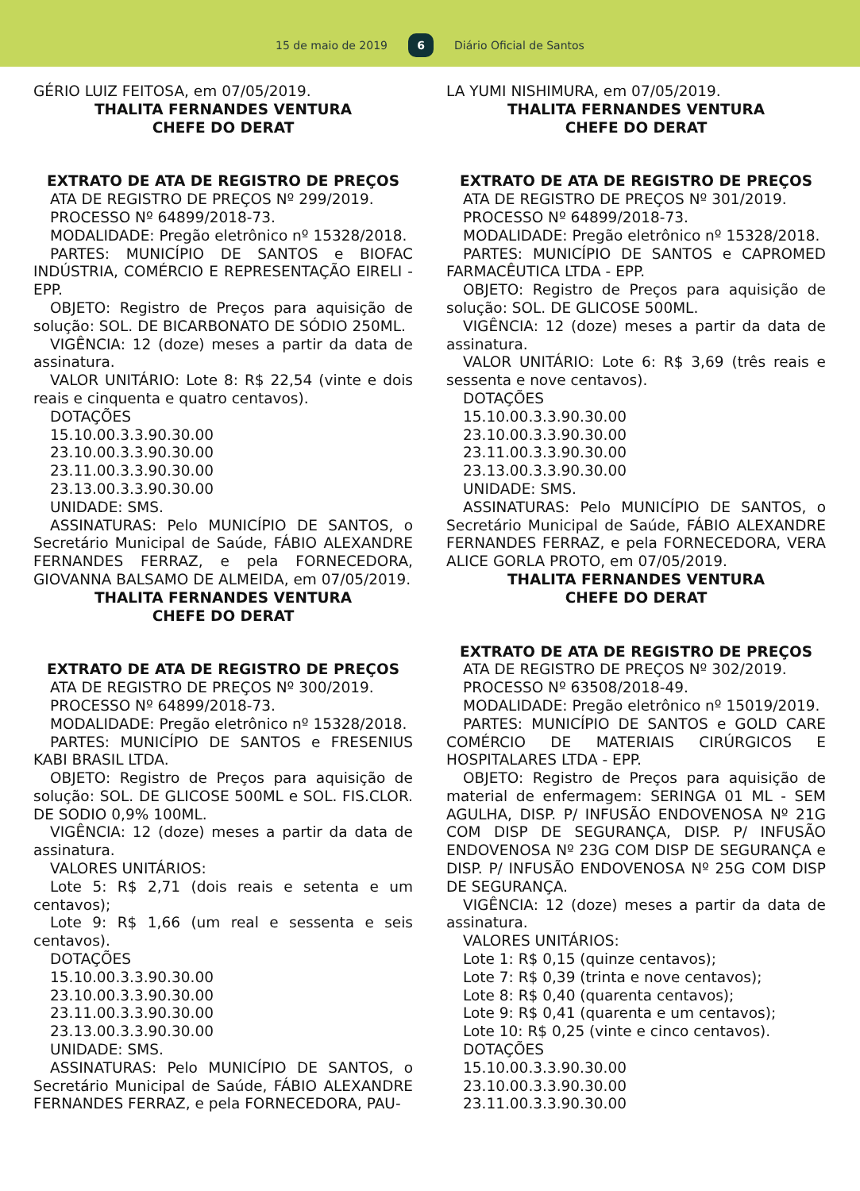15 de maio de 2019 6 Diário Oficial de Santos
GÉRIO LUIZ FEITOSA, em 07/05/2019.
THALITA FERNANDES VENTURA
CHEFE DO DERAT
EXTRATO DE ATA DE REGISTRO DE PREÇOS
ATA DE REGISTRO DE PREÇOS Nº 299/2019.
PROCESSO Nº 64899/2018-73.
MODALIDADE: Pregão eletrônico nº 15328/2018.
PARTES: MUNICÍPIO DE SANTOS e BIOFAC INDÚSTRIA, COMÉRCIO E REPRESENTAÇÃO EIRELI - EPP.
OBJETO: Registro de Preços para aquisição de solução: SOL. DE BICARBONATO DE SÓDIO 250ML.
VIGÊNCIA: 12 (doze) meses a partir da data de assinatura.
VALOR UNITÁRIO: Lote 8: R$ 22,54 (vinte e dois reais e cinquenta e quatro centavos).
DOTAÇÕES
15.10.00.3.3.90.30.00
23.10.00.3.3.90.30.00
23.11.00.3.3.90.30.00
23.13.00.3.3.90.30.00
UNIDADE: SMS.
ASSINATURAS: Pelo MUNICÍPIO DE SANTOS, o Secretário Municipal de Saúde, FÁBIO ALEXANDRE FERNANDES FERRAZ, e pela FORNECEDORA, GIOVANNA BALSAMO DE ALMEIDA, em 07/05/2019.
THALITA FERNANDES VENTURA
CHEFE DO DERAT
EXTRATO DE ATA DE REGISTRO DE PREÇOS
ATA DE REGISTRO DE PREÇOS Nº 300/2019.
PROCESSO Nº 64899/2018-73.
MODALIDADE: Pregão eletrônico nº 15328/2018.
PARTES: MUNICÍPIO DE SANTOS e FRESENIUS KABI BRASIL LTDA.
OBJETO: Registro de Preços para aquisição de solução: SOL. DE GLICOSE 500ML e SOL. FIS.CLOR. DE SODIO 0,9% 100ML.
VIGÊNCIA: 12 (doze) meses a partir da data de assinatura.
VALORES UNITÁRIOS:
Lote 5: R$ 2,71 (dois reais e setenta e um centavos);
Lote 9: R$ 1,66 (um real e sessenta e seis centavos).
DOTAÇÕES
15.10.00.3.3.90.30.00
23.10.00.3.3.90.30.00
23.11.00.3.3.90.30.00
23.13.00.3.3.90.30.00
UNIDADE: SMS.
ASSINATURAS: Pelo MUNICÍPIO DE SANTOS, o Secretário Municipal de Saúde, FÁBIO ALEXANDRE FERNANDES FERRAZ, e pela FORNECEDORA, PAU-
LA YUMI NISHIMURA, em 07/05/2019.
THALITA FERNANDES VENTURA
CHEFE DO DERAT
EXTRATO DE ATA DE REGISTRO DE PREÇOS
ATA DE REGISTRO DE PREÇOS Nº 301/2019.
PROCESSO Nº 64899/2018-73.
MODALIDADE: Pregão eletrônico nº 15328/2018.
PARTES: MUNICÍPIO DE SANTOS e CAPROMED FARMACÊUTICA LTDA - EPP.
OBJETO: Registro de Preços para aquisição de solução: SOL. DE GLICOSE 500ML.
VIGÊNCIA: 12 (doze) meses a partir da data de assinatura.
VALOR UNITÁRIO: Lote 6: R$ 3,69 (três reais e sessenta e nove centavos).
DOTAÇÕES
15.10.00.3.3.90.30.00
23.10.00.3.3.90.30.00
23.11.00.3.3.90.30.00
23.13.00.3.3.90.30.00
UNIDADE: SMS.
ASSINATURAS: Pelo MUNICÍPIO DE SANTOS, o Secretário Municipal de Saúde, FÁBIO ALEXANDRE FERNANDES FERRAZ, e pela FORNECEDORA, VERA ALICE GORLA PROTO, em 07/05/2019.
THALITA FERNANDES VENTURA
CHEFE DO DERAT
EXTRATO DE ATA DE REGISTRO DE PREÇOS
ATA DE REGISTRO DE PREÇOS Nº 302/2019.
PROCESSO Nº 63508/2018-49.
MODALIDADE: Pregão eletrônico nº 15019/2019.
PARTES: MUNICÍPIO DE SANTOS e GOLD CARE COMÉRCIO DE MATERIAIS CIRÚRGICOS E HOSPITALARES LTDA - EPP.
OBJETO: Registro de Preços para aquisição de material de enfermagem: SERINGA 01 ML - SEM AGULHA, DISP. P/ INFUSÃO ENDOVENOSA Nº 21G COM DISP DE SEGURANÇA, DISP. P/ INFUSÃO ENDOVENOSA Nº 23G COM DISP DE SEGURANÇA e DISP. P/ INFUSÃO ENDOVENOSA Nº 25G COM DISP DE SEGURANÇA.
VIGÊNCIA: 12 (doze) meses a partir da data de assinatura.
VALORES UNITÁRIOS:
Lote 1: R$ 0,15 (quinze centavos);
Lote 7: R$ 0,39 (trinta e nove centavos);
Lote 8: R$ 0,40 (quarenta centavos);
Lote 9: R$ 0,41 (quarenta e um centavos);
Lote 10: R$ 0,25 (vinte e cinco centavos).
DOTAÇÕES
15.10.00.3.3.90.30.00
23.10.00.3.3.90.30.00
23.11.00.3.3.90.30.00